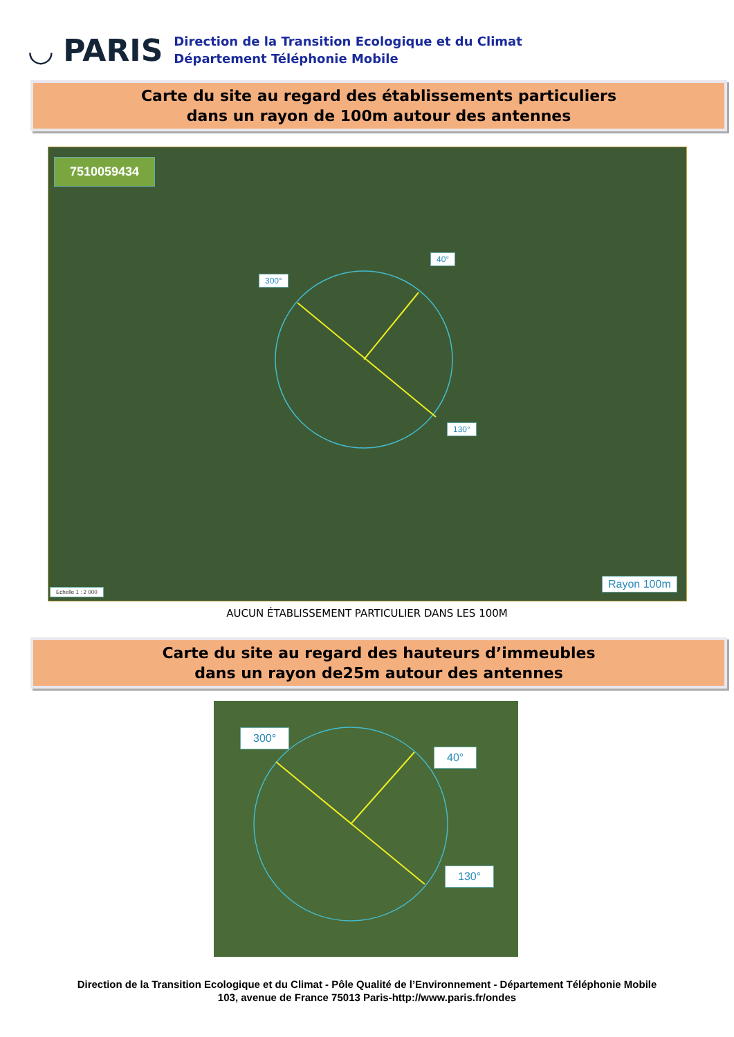◡ PARIS
Direction de la Transition Ecologique et du Climat
Département Téléphonie Mobile
Carte du site au regard des établissements particuliers
dans un rayon de 100m autour des antennes
7510059434
300°
40°
130°
Echelle 1 : 2 000
Rayon 100m
AUCUN ÉTABLISSEMENT PARTICULIER DANS LES 100M
Carte du site au regard des hauteurs d’immeubles
dans un rayon de25m autour des antennes
300°
40°
130°
Direction de la Transition Ecologique et du Climat - Pôle Qualité de l’Environnement - Département Téléphonie Mobile
103, avenue de France 75013 Paris-http://www.paris.fr/ondes